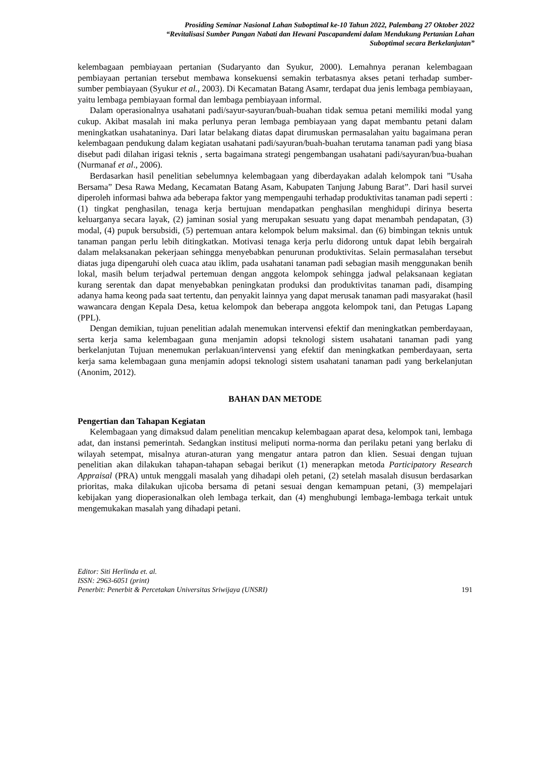Prosiding Seminar Nasional Lahan Suboptimal ke-10 Tahun 2022, Palembang 27 Oktober 2022
“Revitalisasi Sumber Pangan Nabati dan Hewani Pascapandemi dalam Mendukung Pertanian Lahan
Suboptimal secara Berkelanjutan”
kelembagaan pembiayaan pertanian (Sudaryanto dan Syukur, 2000). Lemahnya peranan kelembagaan pembiayaan pertanian tersebut membawa konsekuensi semakin terbatasnya akses petani terhadap sumber-sumber pembiayaan (Syukur et al., 2003). Di Kecamatan Batang Asamr, terdapat dua jenis lembaga pembiayaan, yaitu lembaga pembiayaan formal dan lembaga pembiayaan informal.
Dalam operasionalnya usahatani padi/sayur-sayuran/buah-buahan tidak semua petani memiliki modal yang cukup. Akibat masalah ini maka perlunya peran lembaga pembiayaan yang dapat membantu petani dalam meningkatkan usahataninya. Dari latar belakang diatas dapat dirumuskan permasalahan yaitu bagaimana peran kelembagaan pendukung dalam kegiatan usahatani padi/sayuran/buah-buahan terutama tanaman padi yang biasa disebut padi dilahan irigasi teknis , serta bagaimana strategi pengembangan usahatani padi/sayuran/bua-buahan (Nurmanaf et al., 2006).
Berdasarkan hasil penelitian sebelumnya kelembagaan yang diberdayakan adalah kelompok tani ”Usaha Bersama” Desa Rawa Medang, Kecamatan Batang Asam, Kabupaten Tanjung Jabung Barat”. Dari hasil survei diperoleh informasi bahwa ada beberapa faktor yang mempengauhi terhadap produktivitas tanaman padi seperti : (1) tingkat penghasilan, tenaga kerja bertujuan mendapatkan penghasilan menghidupi dirinya beserta keluarganya secara layak, (2) jaminan sosial yang merupakan sesuatu yang dapat menambah pendapatan, (3) modal, (4) pupuk bersubsidi, (5) pertemuan antara kelompok belum maksimal. dan (6) bimbingan teknis untuk tanaman pangan perlu lebih ditingkatkan. Motivasi tenaga kerja perlu didorong untuk dapat lebih bergairah dalam melaksanakan pekerjaan sehingga menyebabkan penurunan produktivitas. Selain permasalahan tersebut diatas juga dipengaruhi oleh cuaca atau iklim, pada usahatani tanaman padi sebagian masih menggunakan benih lokal, masih belum terjadwal pertemuan dengan anggota kelompok sehingga jadwal pelaksanaan kegiatan kurang serentak dan dapat menyebabkan peningkatan produksi dan produktivitas tanaman padi, disamping adanya hama keong pada saat tertentu, dan penyakit lainnya yang dapat merusak tanaman padi masyarakat (hasil wawancara dengan Kepala Desa, ketua kelompok dan beberapa anggota kelompok tani, dan Petugas Lapang (PPL).
Dengan demikian, tujuan penelitian adalah menemukan intervensi efektif dan meningkatkan pemberdayaan, serta kerja sama kelembagaan guna menjamin adopsi teknologi sistem usahatani tanaman padi yang berkelanjutan Tujuan menemukan perlakuan/intervensi yang efektif dan meningkatkan pemberdayaan, serta kerja sama kelembagaan guna menjamin adopsi teknologi sistem usahatani tanaman padi yang berkelanjutan (Anonim, 2012).
BAHAN DAN METODE
Pengertian dan Tahapan Kegiatan
Kelembagaan yang dimaksud dalam penelitian mencakup kelembagaan aparat desa, kelompok tani, lembaga adat, dan instansi pemerintah. Sedangkan institusi meliputi norma-norma dan perilaku petani yang berlaku di wilayah setempat, misalnya aturan-aturan yang mengatur antara patron dan klien. Sesuai dengan tujuan penelitian akan dilakukan tahapan-tahapan sebagai berikut (1) menerapkan metoda Participatory Research Appraisal (PRA) untuk menggali masalah yang dihadapi oleh petani, (2) setelah masalah disusun berdasarkan prioritas, maka dilakukan ujicoba bersama di petani sesuai dengan kemampuan petani, (3) mempelajari kebijakan yang dioperasionalkan oleh lembaga terkait, dan (4) menghubungi lembaga-lembaga terkait untuk mengemukakan masalah yang dihadapi petani.
Editor: Siti Herlinda et. al.
ISSN: 2963-6051 (print)
Penerbit: Penerbit & Percetakan Universitas Sriwijaya (UNSRI) 191